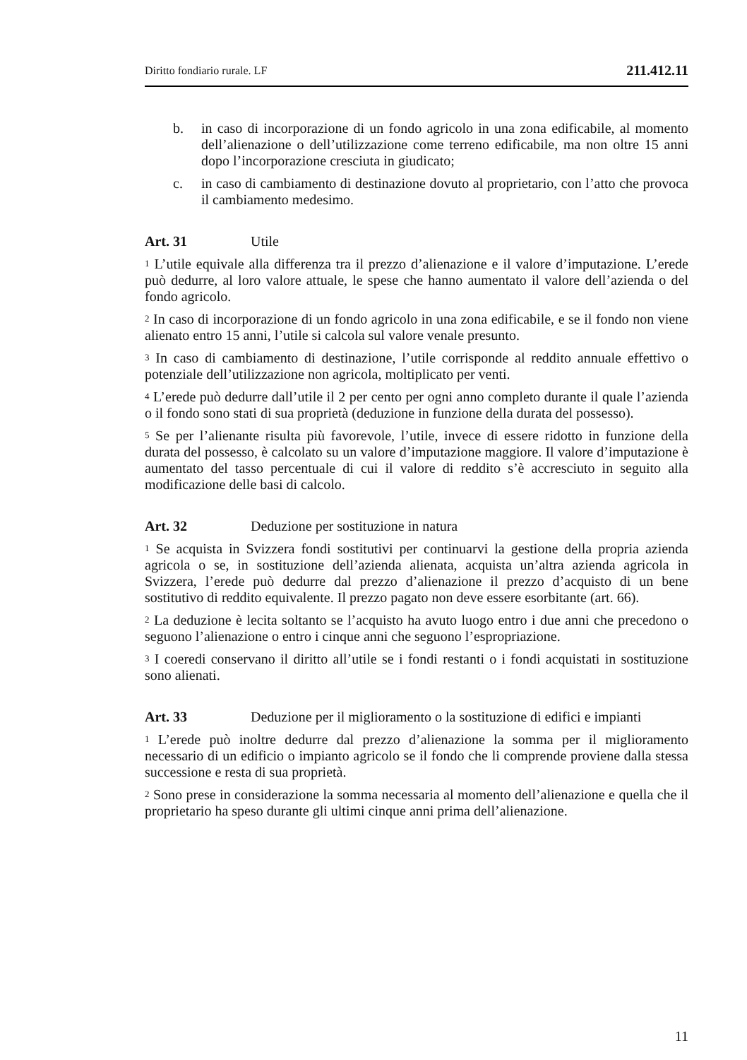Diritto fondiario rurale. LF 211.412.11
b. in caso di incorporazione di un fondo agricolo in una zona edificabile, al momento dell’alienazione o dell’utilizzazione come terreno edificabile, ma non oltre 15 anni dopo l’incorporazione cresciuta in giudicato;
c. in caso di cambiamento di destinazione dovuto al proprietario, con l’atto che provoca il cambiamento medesimo.
Art. 31 Utile
<sup>1</sup> L’utile equivale alla differenza tra il prezzo d’alienazione e il valore d’imputazione. L’erede può dedurre, al loro valore attuale, le spese che hanno aumentato il valore dell’azienda o del fondo agricolo.
<sup>2</sup> In caso di incorporazione di un fondo agricolo in una zona edificabile, e se il fondo non viene alienato entro 15 anni, l’utile si calcola sul valore venale presunto.
<sup>3</sup> In caso di cambiamento di destinazione, l’utile corrisponde al reddito annuale effettivo o potenziale dell’utilizzazione non agricola, moltiplicato per venti.
<sup>4</sup> L’erede può dedurre dall’utile il 2 per cento per ogni anno completo durante il quale l’azienda o il fondo sono stati di sua proprietà (deduzione in funzione della durata del possesso).
<sup>5</sup> Se per l’alienante risulta più favorevole, l’utile, invece di essere ridotto in funzione della durata del possesso, è calcolato su un valore d’imputazione maggiore. Il valore d’imputazione è aumentato del tasso percentuale di cui il valore di reddito s’è accresciuto in seguito alla modificazione delle basi di calcolo.
Art. 32 Deduzione per sostituzione in natura
<sup>1</sup> Se acquista in Svizzera fondi sostitutivi per continuarvi la gestione della propria azienda agricola o se, in sostituzione dell’azienda alienata, acquista un’altra azienda agricola in Svizzera, l’erede può dedurre dal prezzo d’alienazione il prezzo d’acquisto di un bene sostitutivo di reddito equivalente. Il prezzo pagato non deve essere esorbitante (art. 66).
<sup>2</sup> La deduzione è lecita soltanto se l’acquisto ha avuto luogo entro i due anni che precedono o seguono l’alienazione o entro i cinque anni che seguono l’espropriazione.
<sup>3</sup> I coeredi conservano il diritto all’utile se i fondi restanti o i fondi acquistati in sostituzione sono alienati.
Art. 33 Deduzione per il miglioramento o la sostituzione di edifici e impianti
<sup>1</sup> L’erede può inoltre dedurre dal prezzo d’alienazione la somma per il miglioramento necessario di un edificio o impianto agricolo se il fondo che li comprende proviene dalla stessa successione e resta di sua proprietà.
<sup>2</sup> Sono prese in considerazione la somma necessaria al momento dell’alienazione e quella che il proprietario ha speso durante gli ultimi cinque anni prima dell’alienazione.
11